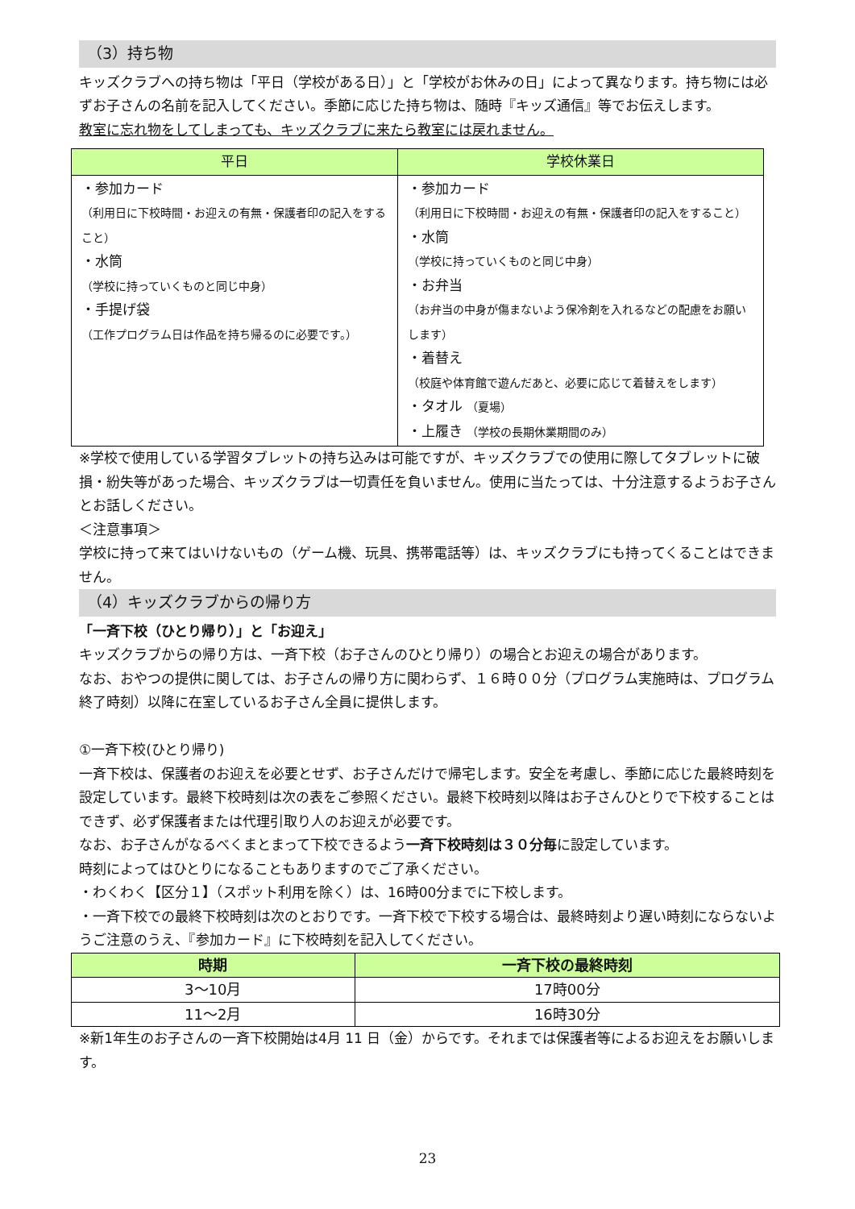（3）持ち物
キッズクラブへの持ち物は「平日（学校がある日）」と「学校がお休みの日」によって異なります。持ち物には必ずお子さんの名前を記入してください。季節に応じた持ち物は、随時『キッズ通信』等でお伝えします。
教室に忘れ物をしてしまっても、キッズクラブに来たら教室には戻れません。
| 平日 | 学校休業日 |
| --- | --- |
| ・参加カード （利用日に下校時間・お迎えの有無・保護者印の記入をすること） ・水筒 （学校に持っていくものと同じ中身） ・手提げ袋 （工作プログラム日は作品を持ち帰るのに必要です。） | ・参加カード （利用日に下校時間・お迎えの有無・保護者印の記入をすること） ・水筒 （学校に持っていくものと同じ中身） ・お弁当 （お弁当の中身が傷まないよう保冷剤を入れるなどの配慮をお願いします） ・着替え （校庭や体育館で遊んだあと、必要に応じて着替えをします） ・タオル （夏場） ・上履き （学校の長期休業期間のみ） |
※学校で使用している学習タブレットの持ち込みは可能ですが、キッズクラブでの使用に際してタブレットに破損・紛失等があった場合、キッズクラブは一切責任を負いません。使用に当たっては、十分注意するようお子さんとお話しください。
＜注意事項＞
学校に持って来てはいけないもの（ゲーム機、玩具、携帯電話等）は、キッズクラブにも持ってくることはできません。
（4）キッズクラブからの帰り方
「一斉下校（ひとり帰り）」と「お迎え」
キッズクラブからの帰り方は、一斉下校（お子さんのひとり帰り）の場合とお迎えの場合があります。
なお、おやつの提供に関しては、お子さんの帰り方に関わらず、１６時００分（プログラム実施時は、プログラム終了時刻）以降に在室しているお子さん全員に提供します。
①一斉下校(ひとり帰り)
一斉下校は、保護者のお迎えを必要とせず、お子さんだけで帰宅します。安全を考慮し、季節に応じた最終時刻を設定しています。最終下校時刻は次の表をご参照ください。最終下校時刻以降はお子さんひとりで下校することはできず、必ず保護者または代理引取り人のお迎えが必要です。
なお、お子さんがなるべくまとまって下校できるよう一斉下校時刻は３０分毎に設定しています。
時刻によってはひとりになることもありますのでご了承ください。
・わくわく【区分１】（スポット利用を除く）は、16時00分までに下校します。
・一斉下校での最終下校時刻は次のとおりです。一斉下校で下校する場合は、最終時刻より遅い時刻にならないようご注意のうえ、『参加カード』に下校時刻を記入してください。
| 時期 | 一斉下校の最終時刻 |
| --- | --- |
| 3～10月 | 17時00分 |
| 11～2月 | 16時30分 |
※新1年生のお子さんの一斉下校開始は4月 11 日（金）からです。それまでは保護者等によるお迎えをお願いします。
23